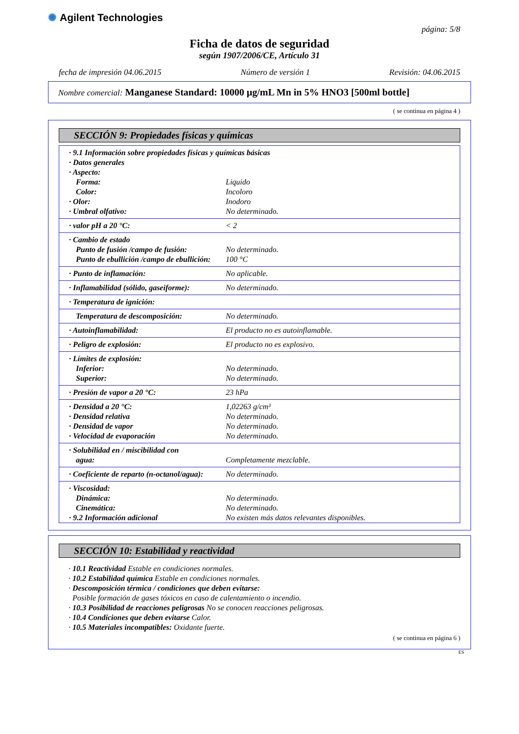✺ Agilent Technologies
página: 5/8
Ficha de datos de seguridad
según 1907/2006/CE, Artículo 31
fecha de impresión 04.06.2015 Número de versión 1 Revisión: 04.06.2015
Nombre comercial: Manganese Standard: 10000 µg/mL Mn in 5% HNO3 [500ml bottle]
( se continua en página 4 )
SECCIÓN 9: Propiedades físicas y químicas
| · 9.1 Información sobre propiedades físicas y químicas básicas | |
| · Datos generales | |
| · Aspecto: | |
| Forma: | Liquido |
| Color: | Incoloro |
| · Olor: | Inodoro |
| · Umbral olfativo: | No determinado. |
| · valor pH a 20 °C: | < 2 |
| · Cambio de estado | |
| Punto de fusión /campo de fusión: | No determinado. |
| Punto de ebullición /campo de ebullición: | 100 °C |
| · Punto de inflamación: | No aplicable. |
| · Inflamabilidad (sólido, gaseiforme): | No determinado. |
| · Temperatura de ignición: | |
| Temperatura de descomposición: | No determinado. |
| · Autoinflamabilidad: | El producto no es autoinflamable. |
| · Peligro de explosión: | El producto no es explosivo. |
| · Límites de explosión: | |
| Inferior: | No determinado. |
| Superior: | No determinado. |
| · Presión de vapor a 20 °C: | 23 hPa |
| · Densidad a 20 °C: | 1,02263 g/cm³ |
| · Densidad relativa | No determinado. |
| · Densidad de vapor | No determinado. |
| · Velocidad de evaporación | No determinado. |
| · Solubilidad en / miscibilidad con | |
| agua: | Completamente mezclable. |
| · Coeficiente de reparto (n-octanol/agua): | No determinado. |
| · Viscosidad: | |
| Dinámica: | No determinado. |
| Cinemática: | No determinado. |
| · 9.2 Información adicional | No existen más datos relevantes disponibles. |
SECCIÓN 10: Estabilidad y reactividad
· 10.1 Reactividad Estable en condiciones normales.
· 10.2 Estabilidad química Estable en condiciones normales.
· Descomposición térmica / condiciones que deben evitarse:
Posible formación de gases tóxicos en caso de calentamiento o incendio.
· 10.3 Posibilidad de reacciones peligrosas No se conocen reacciones peligrosas.
· 10.4 Condiciones que deben evitarse Calor.
· 10.5 Materiales incompatibles: Oxidante fuerte.
( se continua en página 6 )
ES